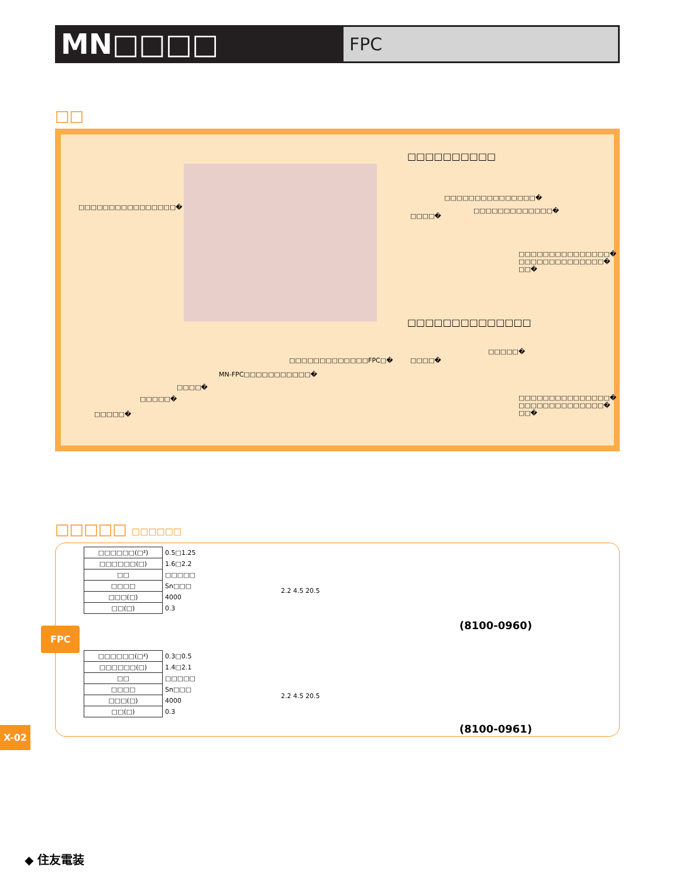MN□□□□
FPC
□□
□□□□□□□□□□□□□□□□�
□□□□□□□□□□
□□□□□□□□□□□□□□□�
□□□□□□□□□□□□□�
□□□□�
□□□□□□□□□□□□□□□�
□□□□□□□□□□□□□□�
□□�
□□□□□□□□□□□□□□
□□□□□�
□□□□�
□□□□□□□□□□□□□FPC□�
MN-FPC□□□□□□□□□□□�
□□□□�
□□□□□�
□□□□□�
□□□□□□□□□□□□□□□�
□□□□□□□□□□□□□□�
□□�
□□□□□ □□□□□□
| □□□□□□(□²) | 0.5□1.25 |
| □□□□□□(□) | 1.6□2.2 |
| □□ | □□□□□ |
| □□□□ | Sn□□□ |
| □□□(□) | 4000 |
| □□(□) | 0.3 |
2.2 4.5 20.5
(8100-0960)
| □□□□□□(□²) | 0.3□0.5 |
| □□□□□□(□) | 1.4□2.1 |
| □□ | □□□□□ |
| □□□□ | Sn□□□ |
| □□□(□) | 4000 |
| □□(□) | 0.3 |
2.2 4.5 20.5
(8100-0961)
FPC
X-02
◆ 住友電装